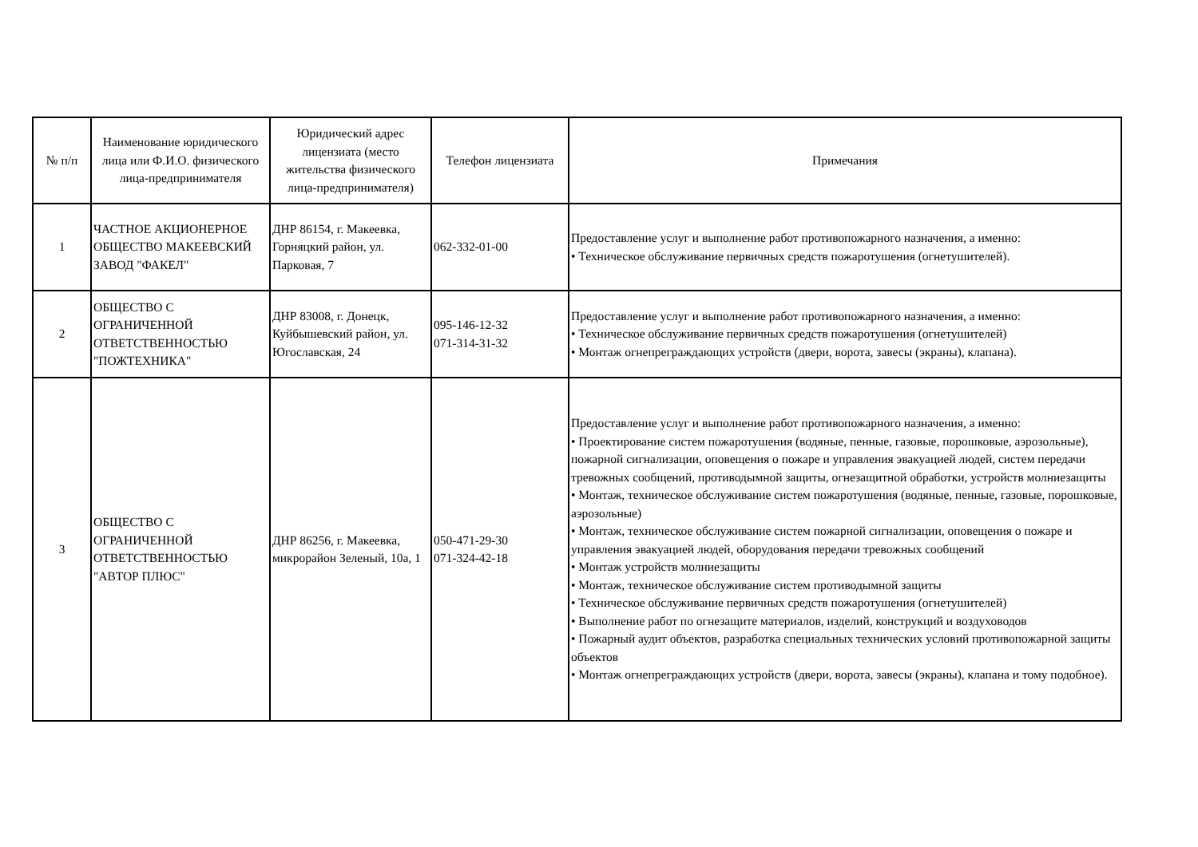| № п/п | Наименование юридического лица или Ф.И.О. физического лица-предпринимателя | Юридический адрес лицензиата (место жительства физического лица-предпринимателя) | Телефон лицензиата | Примечания |
| --- | --- | --- | --- | --- |
| 1 | ЧАСТНОЕ АКЦИОНЕРНОЕ ОБЩЕСТВО МАКЕЕВСКИЙ ЗАВОД "ФАКЕЛ" | ДНР 86154, г. Макеевка, Горняцкий район, ул. Парковая, 7 | 062-332-01-00 | Предоставление услуг и выполнение работ противопожарного назначения, а именно: • Техническое обслуживание первичных средств пожаротушения (огнетушителей). |
| 2 | ОБЩЕСТВО С ОГРАНИЧЕННОЙ ОТВЕТСТВЕННОСТЬЮ "ПОЖТЕХНИКА" | ДНР 83008, г. Донецк, Куйбышевский район, ул. Югославская, 24 | 095-146-12-32 071-314-31-32 | Предоставление услуг и выполнение работ противопожарного назначения, а именно: • Техническое обслуживание первичных средств пожаротушения (огнетушителей) • Монтаж огнепреграждающих устройств (двери, ворота, завесы (экраны), клапана). |
| 3 | ОБЩЕСТВО С ОГРАНИЧЕННОЙ ОТВЕТСТВЕННОСТЬЮ "АВТОР ПЛЮС" | ДНР 86256, г. Макеевка, микрорайон Зеленый, 10а, 1 | 050-471-29-30 071-324-42-18 | Предоставление услуг и выполнение работ противопожарного назначения, а именно: • Проектирование систем пожаротушения (водяные, пенные, газовые, порошковые, аэрозольные), пожарной сигнализации, оповещения о пожаре и управления эвакуацией людей, систем передачи тревожных сообщений, противодымной защиты, огнезащитной обработки, устройств молниезащиты • Монтаж, техническое обслуживание систем пожаротушения (водяные, пенные, газовые, порошковые, аэрозольные) • Монтаж, техническое обслуживание систем пожарной сигнализации, оповещения о пожаре и управления эвакуацией людей, оборудования передачи тревожных сообщений • Монтаж устройств молниезащиты • Монтаж, техническое обслуживание систем противодымной защиты • Техническое обслуживание первичных средств пожаротушения (огнетушителей) • Выполнение работ по огнезащите материалов, изделий, конструкций и воздуховодов • Пожарный аудит объектов, разработка специальных технических условий противопожарной защиты объектов • Монтаж огнепреграждающих устройств (двери, ворота, завесы (экраны), клапана и тому подобное). |